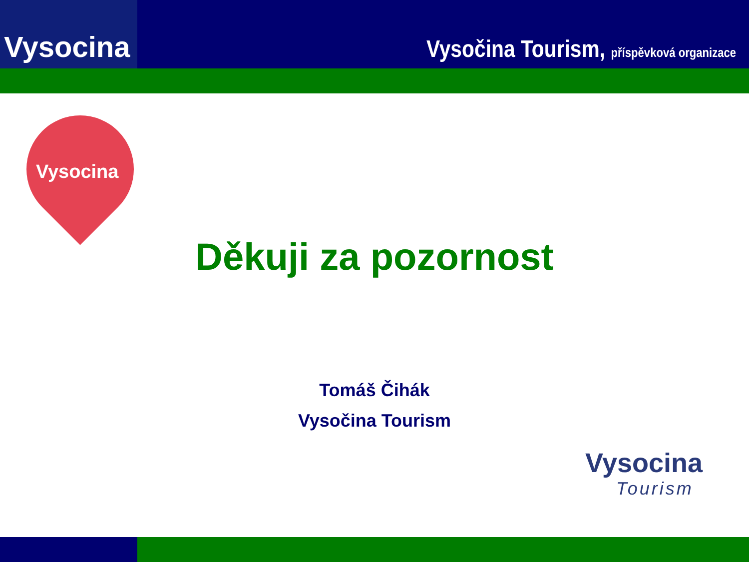Vysocina
Vysočina Tourism, příspěvková organizace
Vysocina
Děkuji za pozornost
Tomáš Čihák
Vysočina Tourism
Vysocina
Tourism